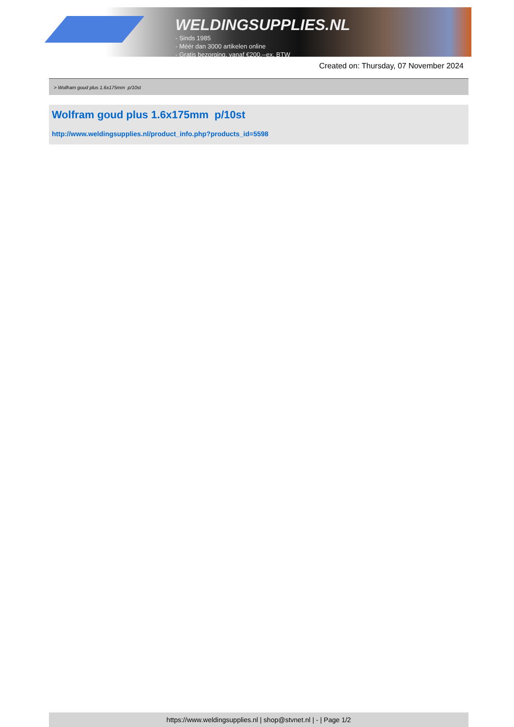WELDINGSUPPLIES.NL
- Sinds 1985
- Méér dan 3000 artikelen online
- Gratis bezorging, vanaf €200,--ex. BTW
Created on: Thursday, 07 November 2024
> Wolfram goud plus 1.6x175mm p/10st
Wolfram goud plus 1.6x175mm p/10st
http://www.weldingsupplies.nl/product_info.php?products_id=5598
https://www.weldingsupplies.nl | shop@stvnet.nl | - | Page 1/2